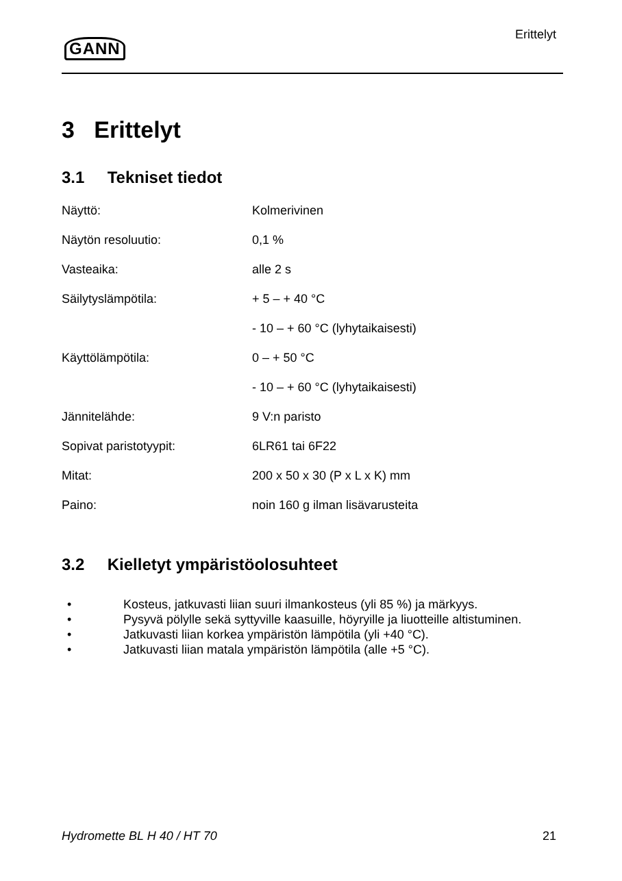GANN
Erittelyt
3 Erittelyt
3.1 Tekniset tiedot
| Näyttö: | Kolmerivinen |
| Näytön resoluutio: | 0,1 % |
| Vasteaika: | alle 2 s |
| Säilytyslämpötila: | + 5 – + 40 °C |
| | - 10 – + 60 °C (lyhytaikaisesti) |
| Käyttölämpötila: | 0 – + 50 °C |
| | - 10 – + 60 °C (lyhytaikaisesti) |
| Jännitelähde: | 9 V:n paristo |
| Sopivat paristotyypit: | 6LR61 tai 6F22 |
| Mitat: | 200 x 50 x 30 (P x L x K) mm |
| Paino: | noin 160 g ilman lisävarusteita |
3.2 Kielletyt ympäristöolosuhteet
• Kosteus, jatkuvasti liian suuri ilmankosteus (yli 85 %) ja märkyys.
• Pysyvä pölylle sekä syttyville kaasuille, höyryille ja liuotteille altistuminen.
• Jatkuvasti liian korkea ympäristön lämpötila (yli +40 °C).
• Jatkuvasti liian matala ympäristön lämpötila (alle +5 °C).
Hydromette BL H 40 / HT 70 21